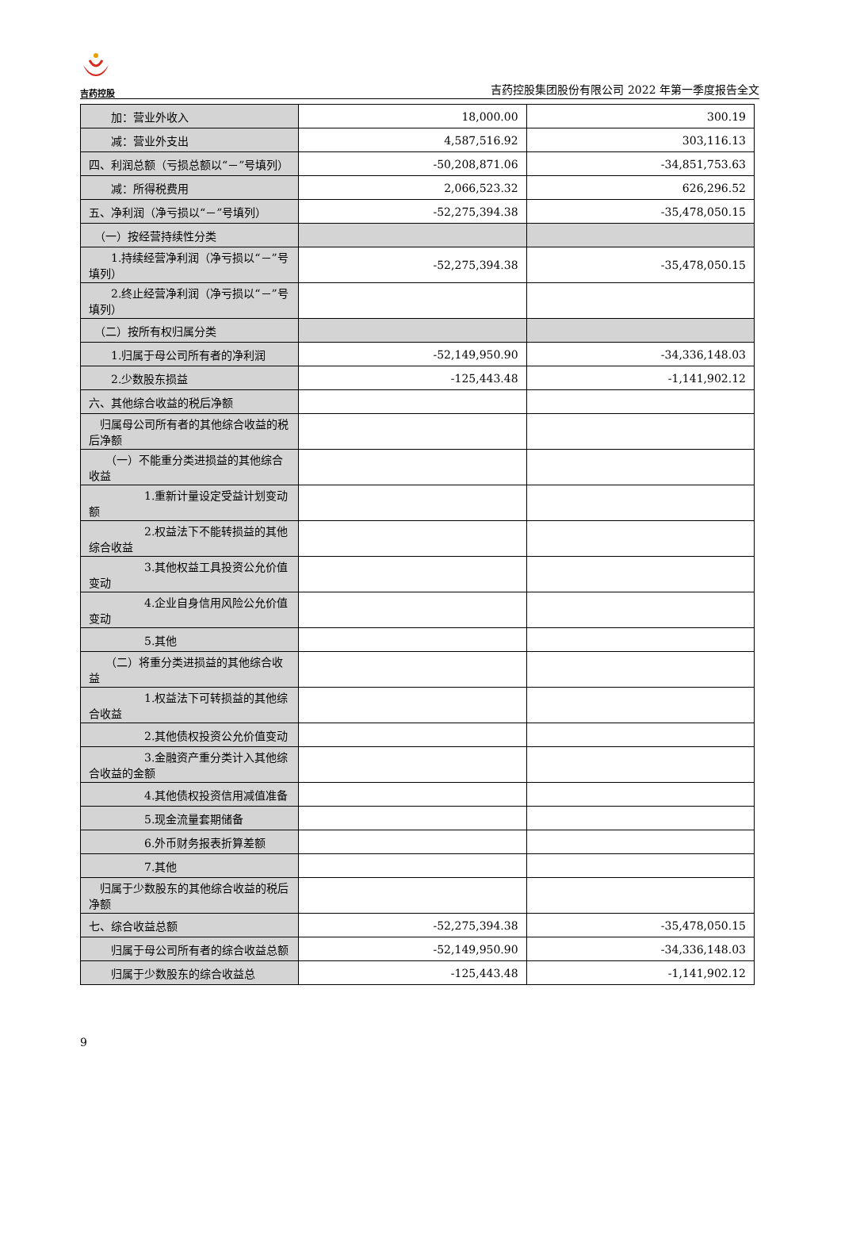吉药控股
吉药控股集团股份有限公司 2022 年第一季度报告全文
| 加：营业外收入 | 18,000.00 | 300.19 |
| 减：营业外支出 | 4,587,516.92 | 303,116.13 |
| 四、利润总额（亏损总额以“－”号填列） | -50,208,871.06 | -34,851,753.63 |
| 减：所得税费用 | 2,066,523.32 | 626,296.52 |
| 五、净利润（净亏损以“－”号填列） | -52,275,394.38 | -35,478,050.15 |
| （一）按经营持续性分类 | | |
| 1.持续经营净利润（净亏损以“－”号填列） | -52,275,394.38 | -35,478,050.15 |
| 2.终止经营净利润（净亏损以“－”号填列） | | |
| （二）按所有权归属分类 | | |
| 1.归属于母公司所有者的净利润 | -52,149,950.90 | -34,336,148.03 |
| 2.少数股东损益 | -125,443.48 | -1,141,902.12 |
| 六、其他综合收益的税后净额 | | |
| 归属母公司所有者的其他综合收益的税后净额 | | |
| （一）不能重分类进损益的其他综合收益 | | |
| 1.重新计量设定受益计划变动额 | | |
| 2.权益法下不能转损益的其他综合收益 | | |
| 3.其他权益工具投资公允价值变动 | | |
| 4.企业自身信用风险公允价值变动 | | |
| 5.其他 | | |
| （二）将重分类进损益的其他综合收益 | | |
| 1.权益法下可转损益的其他综合收益 | | |
| 2.其他债权投资公允价值变动 | | |
| 3.金融资产重分类计入其他综合收益的金额 | | |
| 4.其他债权投资信用减值准备 | | |
| 5.现金流量套期储备 | | |
| 6.外币财务报表折算差额 | | |
| 7.其他 | | |
| 归属于少数股东的其他综合收益的税后净额 | | |
| 七、综合收益总额 | -52,275,394.38 | -35,478,050.15 |
| 归属于母公司所有者的综合收益总额 | -52,149,950.90 | -34,336,148.03 |
| 归属于少数股东的综合收益总 | -125,443.48 | -1,141,902.12 |
9